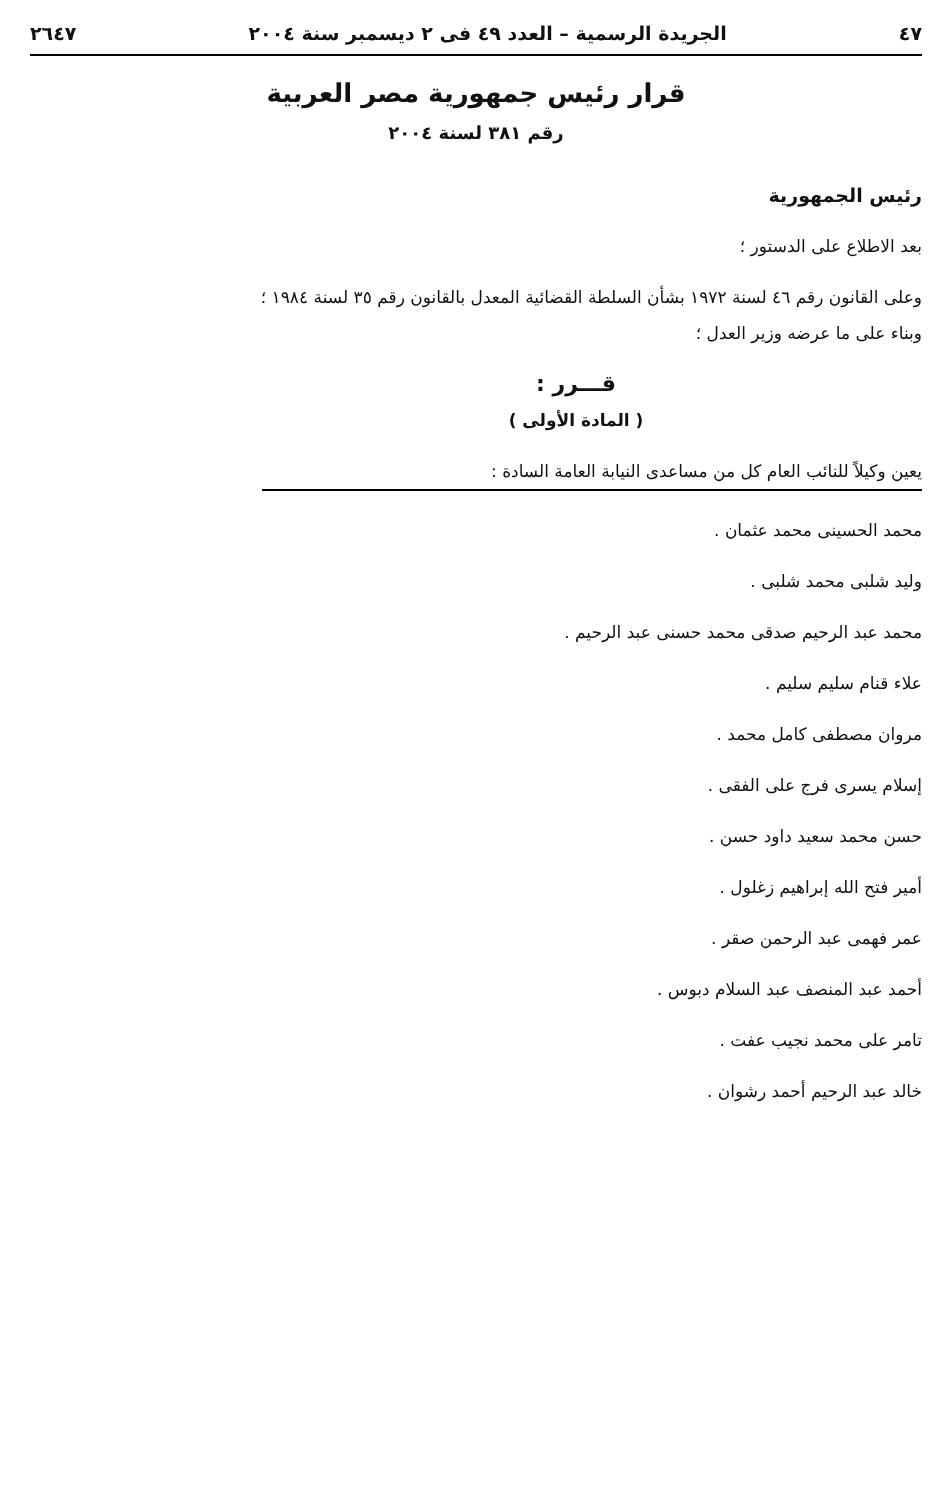٤٧ الجريدة الرسمية – العدد ٤٩ فى ٢ ديسمبر سنة ٢٠٠٤ ٢٦٤٧
قرار رئيس جمهورية مصر العربية
رقم ٣٨١ لسنة ٢٠٠٤
رئيس الجمهورية
بعد الاطلاع على الدستور ؛
وعلى القانون رقم ٤٦ لسنة ١٩٧٢ بشأن السلطة القضائية المعدل بالقانون رقم ٣٥ لسنة ١٩٨٤ ؛
وبناء على ما عرضه وزير العدل ؛
قـــرر :
( المادة الأولى )
يعين وكيلاً للنائب العام كل من مساعدى النيابة العامة السادة :
محمد الحسينى محمد عثمان .
وليد شلبى محمد شلبى .
محمد عبد الرحيم صدقى محمد حسنى عبد الرحيم .
علاء قنام سليم سليم .
مروان مصطفى كامل محمد .
إسلام يسرى فرج على الفقى .
حسن محمد سعيد داود حسن .
أمير فتح الله إبراهيم زغلول .
عمر فهمى عبد الرحمن صقر .
أحمد عبد المنصف عبد السلام دبوس .
تامر على محمد نجيب عفت .
خالد عبد الرحيم أحمد رشوان .